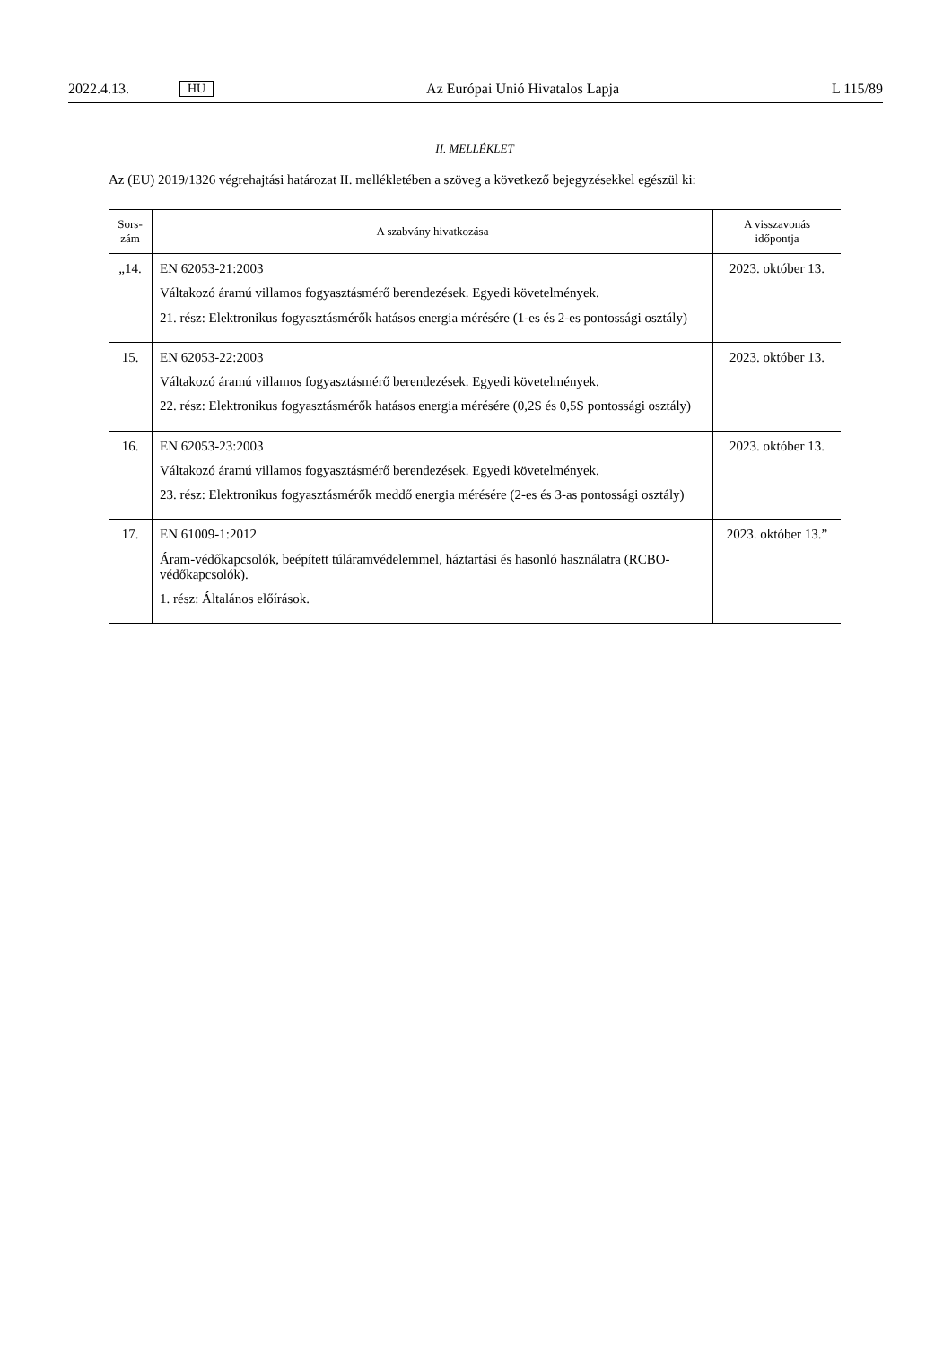2022.4.13. HU Az Európai Unió Hivatalos Lapja L 115/89
II. MELLÉKLET
Az (EU) 2019/1326 végrehajtási határozat II. mellékletében a szöveg a következő bejegyzésekkel egészül ki:
| Sors- zám | A szabvány hivatkozása | A visszavonás időpontja |
| --- | --- | --- |
| „14. | EN 62053-21:2003 Váltakozó áramú villamos fogyasztásmérő berendezések. Egyedi követelmények. 21. rész: Elektronikus fogyasztásmérők hatásos energia mérésére (1-es és 2-es pontossági osztály) | 2023. október 13. |
| 15. | EN 62053-22:2003 Váltakozó áramú villamos fogyasztásmérő berendezések. Egyedi követelmények. 22. rész: Elektronikus fogyasztásmérők hatásos energia mérésére (0,2S és 0,5S pontossági osztály) | 2023. október 13. |
| 16. | EN 62053-23:2003 Váltakozó áramú villamos fogyasztásmérő berendezések. Egyedi követelmények. 23. rész: Elektronikus fogyasztásmérők meddő energia mérésére (2-es és 3-as pontossági osztály) | 2023. október 13. |
| 17. | EN 61009-1:2012 Áram-védőkapcsolók, beépített túláramvédelemmel, háztartási és hasonló használatra (RCBO-védőkapcsolók). 1. rész: Általános előírások. | 2023. október 13.” |